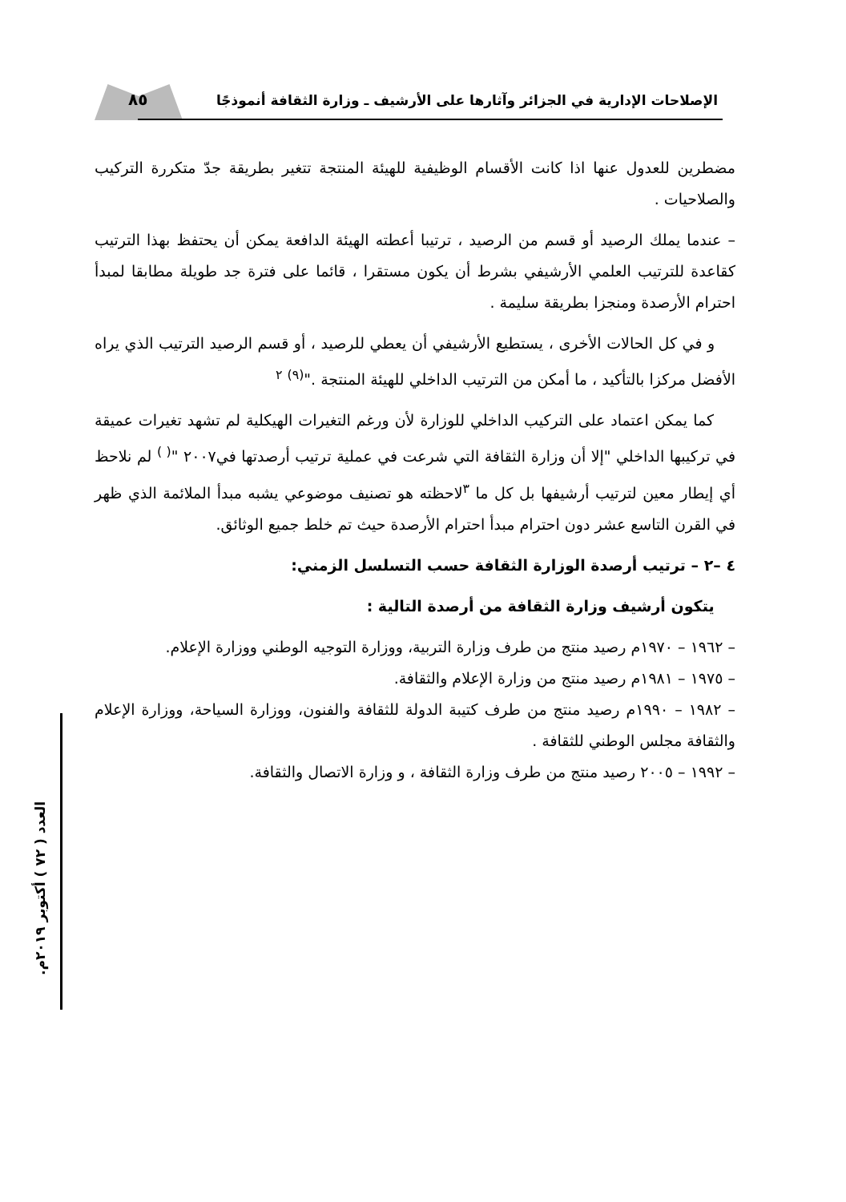٨٥
الإصلاحات الإدارية في الجزائر وآثارها على الأرشيف ـ وزارة الثقافة أنموذجًا
العدد ( ٧٢ ) أكتوبر ٢٠١٩م.
مضطرين للعدول عنها اذا كانت الأقسام الوظيفية للهيئة المنتجة تتغير بطريقة جدّ متكررة التركيب والصلاحيات .
– عندما يملك الرصيد أو قسم من الرصيد ، ترتيبا أعطته الهيئة الدافعة يمكن أن يحتفظ بهذا الترتيب كقاعدة للترتيب العلمي الأرشيفي بشرط أن يكون مستقرا ، قائما على فترة جد طويلة مطابقا لمبدأ احترام الأرصدة ومنجزا بطريقة سليمة .
و في كل الحالات الأخرى ، يستطيع الأرشيفي أن يعطي للرصيد ، أو قسم الرصيد الترتيب الذي يراه الأفضل مركزا بالتأكيد ، ما أمكن من الترتيب الداخلي للهيئة المنتجة ."<sup>(٩)</sup> <sup>٢</sup>
كما يمكن اعتماد على التركيب الداخلي للوزارة لأن ورغم التغيرات الهيكلية لم تشهد تغيرات عميقة في تركيبها الداخلي "إلا أن وزارة الثقافة التي شرعت في عملية ترتيب أرصدتها في٢٠٠٧ "<sup>( )</sup> لم نلاحظ أي إيطار معين لترتيب أرشيفها بل كل ما <sup>٣</sup>لاحظته هو تصنيف موضوعي يشبه مبدأ الملائمة الذي ظهر في القرن التاسع عشر دون احترام مبدأ احترام الأرصدة حيث تم خلط جميع الوثائق.
٤ –٢ – ترتيب أرصدة الوزارة الثقافة حسب التسلسل الزمني:
يتكون أرشيف وزارة الثقافة من أرصدة التالية :
– ١٩٦٢ – ١٩٧٠م رصيد منتج من طرف وزارة التربية، ووزارة التوجيه الوطني ووزارة الإعلام.
– ١٩٧٥ – ١٩٨١م رصيد منتج من وزارة الإعلام والثقافة.
– ١٩٨٢ – ١٩٩٠م رصيد منتج من طرف كتيبة الدولة للثقافة والفنون، ووزارة السياحة، ووزارة الإعلام والثقافة مجلس الوطني للثقافة .
– ١٩٩٢ – ٢٠٠٥ رصيد منتج من طرف وزارة الثقافة ، و وزارة الاتصال والثقافة.